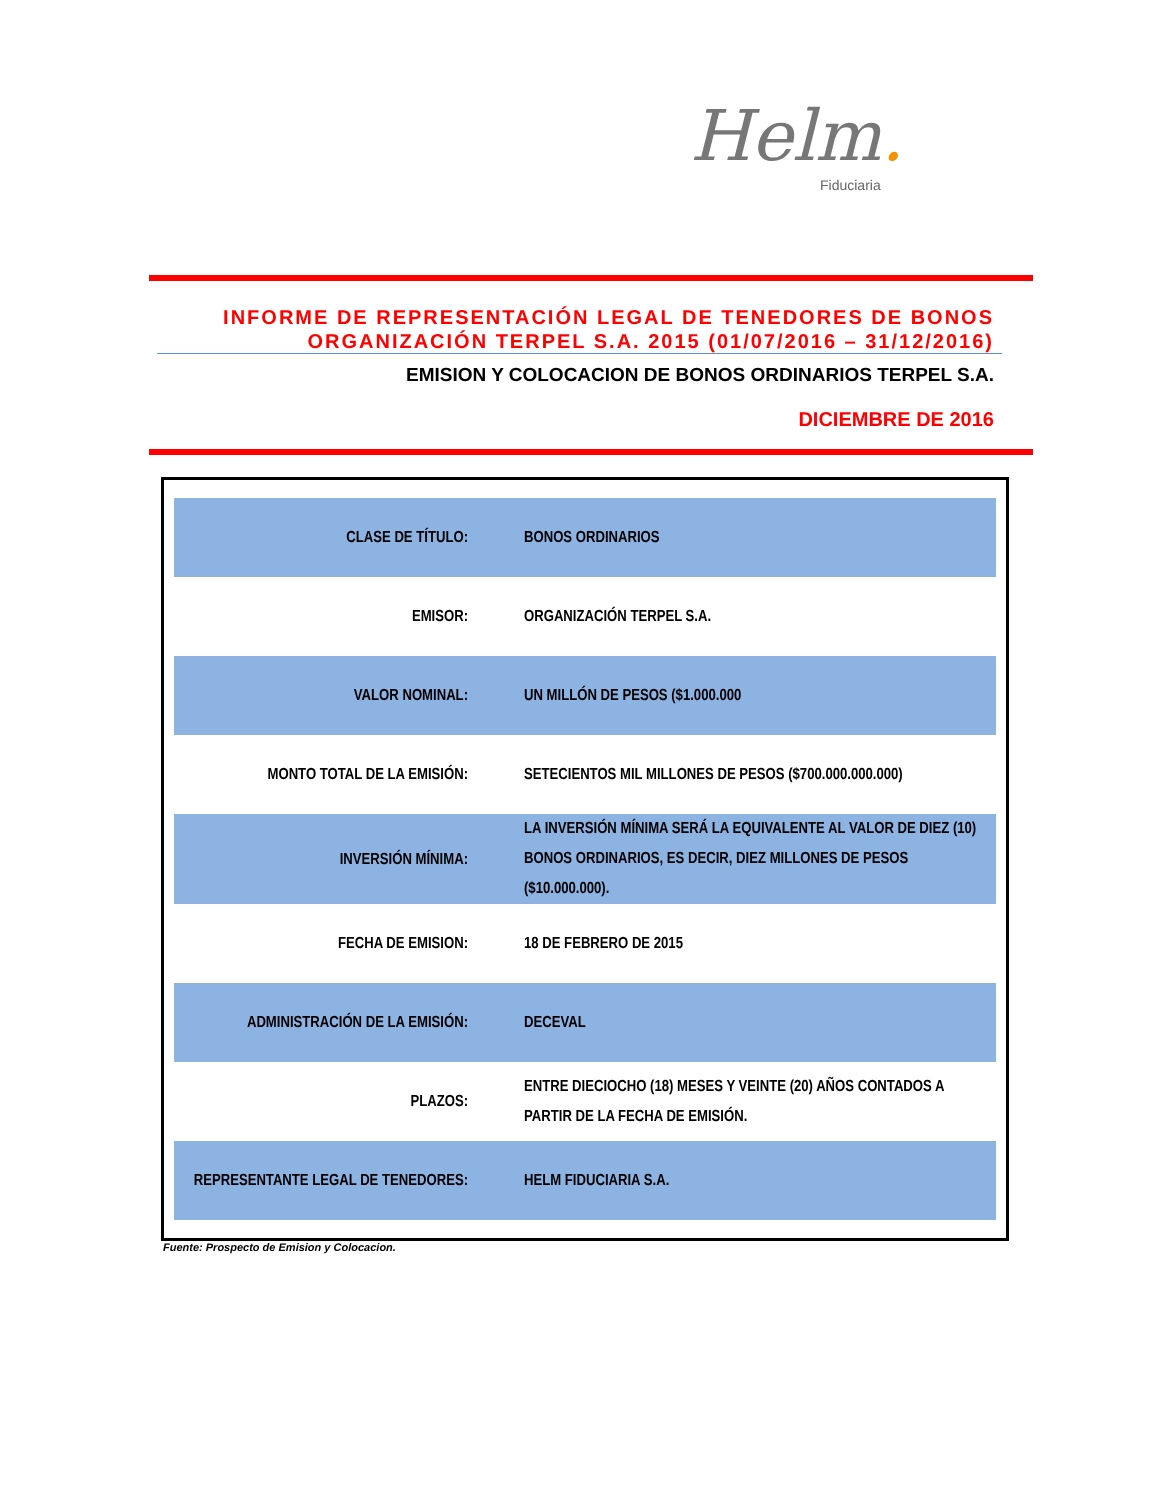Helm.
Fiduciaria
INFORME DE REPRESENTACIÓN LEGAL DE TENEDORES DE BONOS
ORGANIZACIÓN TERPEL S.A. 2015 (01/07/2016 – 31/12/2016)
EMISION Y COLOCACION DE BONOS ORDINARIOS TERPEL S.A.
DICIEMBRE DE 2016
| CLASE DE TÍTULO: | BONOS ORDINARIOS |
| EMISOR: | ORGANIZACIÓN TERPEL S.A. |
| VALOR NOMINAL: | UN MILLÓN DE PESOS ($1.000.000 |
| MONTO TOTAL DE LA EMISIÓN: | SETECIENTOS MIL MILLONES DE PESOS ($700.000.000.000) |
| INVERSIÓN MÍNIMA: | LA INVERSIÓN MÍNIMA SERÁ LA EQUIVALENTE AL VALOR DE DIEZ (10) BONOS ORDINARIOS, ES DECIR, DIEZ MILLONES DE PESOS ($10.000.000). |
| FECHA DE EMISION: | 18 DE FEBRERO DE 2015 |
| ADMINISTRACIÓN DE LA EMISIÓN: | DECEVAL |
| PLAZOS: | ENTRE DIECIOCHO (18) MESES Y VEINTE (20) AÑOS CONTADOS A PARTIR DE LA FECHA DE EMISIÓN. |
| REPRESENTANTE LEGAL DE TENEDORES: | HELM FIDUCIARIA S.A. |
Fuente: Prospecto de Emision y Colocacion.